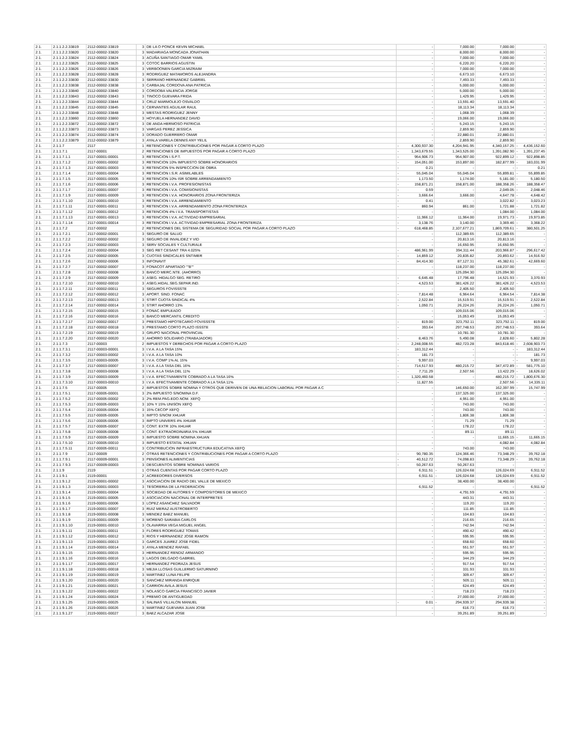| 2.1. | 2.1.1.2.2.33819 | 2112-00002-33819 | 3 | DE LA O PONCE KEVIN MICHAEL | - | 7,000.00 | 7,000.00 | - |
| 2.1. | 2.1.1.2.2.33820 | 2112-00002-33820 | 3 | MADARIAGA MONCADA JONATHAN | - | 8,000.00 | 8,000.00 | - |
| 2.1. | 2.1.1.2.2.33824 | 2112-00002-33824 | 3 | ACUÑA SANTIAGO OMAR YAMIL | - | 7,000.00 | 7,000.00 | - |
| 2.1. | 2.1.1.2.2.33825 | 2112-00002-33825 | 3 | COTOC BARRIOS AGUSTIN | - | 6,220.20 | 6,220.20 | - |
| 2.1. | 2.1.1.2.2.33826 | 2112-00002-33826 | 3 | VERBOONEN GARCIA MIZRAIM | - | 7,000.00 | 7,000.00 | - |
| 2.1. | 2.1.1.2.2.33828 | 2112-00002-33828 | 3 | RODRIGUEZ MATAMOROS ALEJANDRA | - | 6,673.10 | 6,673.10 | - |
| 2.1. | 2.1.1.2.2.33830 | 2112-00002-33830 | 3 | SERRANO HERNANDEZ GABRIEL | - | 7,493.33 | 7,493.33 | - |
| 2.1. | 2.1.1.2.2.33838 | 2112-00002-33838 | 3 | CARBAJAL CORDOVA ANA PATRICIA | - | 5,000.00 | 5,000.00 | - |
| 2.1. | 2.1.1.2.2.33840 | 2112-00002-33840 | 3 | CORDOBA VALENCIA JORGE | - | 5,000.00 | 5,000.00 | - |
| 2.1. | 2.1.1.2.2.33843 | 2112-00002-33843 | 3 | TINOCO GUEVARA FRIDA | - | 1,429.95 | 1,429.95 | - |
| 2.1. | 2.1.1.2.2.33844 | 2112-00002-33844 | 3 | CRUZ MARMOLEJO OSVALDO | - | 13,591.40 | 13,591.40 | - |
| 2.1. | 2.1.1.2.2.33845 | 2112-00002-33845 | 3 | CERVANTES AGUILAR RAUL | - | 18,113.34 | 18,113.34 | - |
| 2.1. | 2.1.1.2.2.33848 | 2112-00002-33848 | 3 | MESTAS RODRIGUEZ JENNY | - | 1,068.39 | 1,068.39 | - |
| 2.1. | 2.1.1.2.2.33860 | 2112-00002-33860 | 3 | HOYUELA HERNANDEZ DAVID | - | 19,066.00 | 19,066.00 | - |
| 2.1. | 2.1.1.2.2.33872 | 2112-00002-33872 | 3 | DE ANDA HERMOSO PATRICIA | - | 5,243.15 | 5,243.15 | - |
| 2.1. | 2.1.1.2.2.33873 | 2112-00002-33873 | 3 | VARGAS PEREZ JESSICA | - | 2,859.90 | 2,859.90 | - |
| 2.1. | 2.1.1.2.2.33874 | 2112-00002-33874 | 3 | DORADO GUERRERO OMAR | - | 22,880.01 | 22,880.01 | - |
| 2.1. | 2.1.1.2.2.33879 | 2112-00002-33879 | 3 | AYALA VARELA DENNIS ANY YELIL | - | 2,859.90 | 2,859.90 | - |
| 2.1. | 2.1.1.7 | 2117 | 1 | RETENCIONES Y CONTRIBUCIONES POR PAGAR A CORTO PLAZO | - 4,300,937.30 | 4,204,941.95 | 4,340,157.25 | - 4,436,152.60 |
| 2.1. | 2.1.1.7.1 | 2117-00001 | 2 | RETENCIONES DE IMPUESTOS POR PAGAR A CORTO PLAZO | - 1,343,679.55 | 1,343,525.00 | 1,391,082.90 | - 1,391,237.45 |
| 2.1. | 2.1.1.7.1.1 | 2117-00001-00001 | 3 | RETENCION I.S.P.T. | - 954,906.73 | 954,907.00 | 922,899.12 | - 922,898.85 |
| 2.1. | 2.1.1.7.1.2 | 2117-00001-00002 | 3 | RETENCION 10% IMPUESTO SOBRE HONORARIOS | - 154,051.00 | 153,897.00 | 182,877.99 | - 183,031.99 |
| 2.1. | 2.1.1.7.1.3 | 2117-00001-00003 | 3 | RETENCION 5% INSPECCION DE OBRA | - 0.21 | - | - | - 0.21 |
| 2.1. | 2.1.1.7.1.4 | 2117-00001-00004 | 3 | RETENCION I.S.R. ASIMILABLES | - 55,045.04 | 55,045.04 | 55,899.81 | - 55,899.85 |
| 2.1. | 2.1.1.7.1.5 | 2117-00001-00005 | 3 | RETENCION 10% ISR SOBRE ARRENDAMIENTO | - 1,173.50 | 1,174.00 | 5,181.00 | - 5,180.50 |
| 2.1. | 2.1.1.7.1.6 | 2117-00001-00006 | 3 | RETENCION I.V.A. PROFESIONISTAS | - 158,871.21 | 158,871.00 | 188,358.26 | - 188,358.47 |
| 2.1. | 2.1.1.7.1.7 | 2117-00001-00007 | 3 | RETENCION I.V.A. COMISIONISTAS | - 0.59 | - | 2,049.05 | - 2,048.46 |
| 2.1. | 2.1.1.7.1.9 | 2117-00001-00009 | 3 | RETENCION I.V.A. HONORARIOS ZONA FRONTERIZA | - 3,666.64 | 3,666.00 | 4,647.78 | - 4,648.42 |
| 2.1. | 2.1.1.7.1.10 | 2117-00001-00010 | 3 | RETENCION I.V.A. ARRENDAMIENTO | - 0.41 | - | 3,022.82 | - 3,023.23 |
| 2.1. | 2.1.1.7.1.11 | 2117-00001-00011 | 3 | RETENCION I.V.A. ARRENDAMIENTO ZONA FRONTERIZA | - 860.94 | 861.00 | 1,721.88 | - 1,721.82 |
| 2.1. | 2.1.1.7.1.12 | 2117-00001-00012 | 3 | RETENCION 4% I.V.A. TRANSPORTISTAS | - | - | 1,084.00 | - 1,084.00 |
| 2.1. | 2.1.1.7.1.13 | 2117-00001-00013 | 3 | RETENCION I.V.A. ACTIVIDAD EMPRESARIAL | - 11,966.12 | 11,964.00 | 19,971.73 | - 19,973.85 |
| 2.1. | 2.1.1.7.1.14 | 2117-00001-00014 | 3 | RETENCION I.V.A. ACTIVIDAD EMPRESARIAL ZONA FRONTERIZA | - 3,138.76 | 3,140.00 | 3,369.46 | - 3,368.22 |
| 2.1. | 2.1.1.7.2 | 2117-00002 | 2 | RETENCIONES DEL SISTEMA DE SEGURIDAD SOCIAL POR PAGAR A CORTO PLAZO | - 618,468.85 | 2,107,677.21 | 1,869,709.61 | - 380,501.25 |
| 2.1. | 2.1.1.7.2.1 | 2117-00002-00001 | 3 | SEGURO DE SALUD | - | 112,389.65 | 112,389.65 | - |
| 2.1. | 2.1.1.7.2.2 | 2117-00002-00002 | 3 | SEGURO DE INVALIDEZ Y VID | - | 20,813.16 | 20,813.16 | - |
| 2.1. | 2.1.1.7.2.3 | 2117-00002-00003 | 3 | SERV SOCIALES Y CULTURALE | - | 16,650.95 | 16,650.95 | - |
| 2.1. | 2.1.1.7.2.4 | 2117-00002-00004 | 3 | SEG RET CESANT TRA 4.025% | - 486,961.99 | 394,311.44 | 203,966.87 | - 296,617.42 |
| 2.1. | 2.1.1.7.2.5 | 2117-00002-00005 | 3 | CUOTAS SINDICALES SNTIMER | - 14,859.12 | 20,835.82 | 20,893.62 | - 14,916.92 |
| 2.1. | 2.1.1.7.2.6 | 2117-00002-00006 | 3 | INFONAVIT | - 84,414.30 | 87,127.31 | 45,382.61 | - 42,669.60 |
| 2.1. | 2.1.1.7.2.7 | 2117-00002-00007 | 3 | FONACOT APARTADO ""B"" | - | 118,237.00 | 118,237.00 | - |
| 2.1. | 2.1.1.7.2.8 | 2117-00002-00008 | 3 | BANCO MERC.NTE. (AHORRO) | - | 125,094.30 | 125,094.30 | - |
| 2.1. | 2.1.1.7.2.9 | 2117-00002-00009 | 3 | ASEG. HIDALGO SEG. RETIRO | - 6,645.48 | 17,796.48 | 14,521.93 | - 3,370.93 |
| 2.1. | 2.1.1.7.2.10 | 2117-00002-00010 | 3 | ASEG.HIDAL.SEG.SEPAR.IND. | - 4,523.53 | 381,426.22 | 381,426.22 | - 4,523.53 |
| 2.1. | 2.1.1.7.2.11 | 2117-00002-00011 | 3 | SEGUROS FOVISSSTE | - | 2,405.50 | 2,405.50 | - |
| 2.1. | 2.1.1.7.2.12 | 2117-00002-00012 | 3 | APORT. SIND. FONAC | - 7,814.48 | 6,964.64 | 6,964.54 | - 7,814.38 |
| 2.1. | 2.1.1.7.2.13 | 2117-00002-00013 | 3 | STIRT CUOTA SINDICAL 4% | - 2,522.84 | 15,519.91 | 15,519.91 | - 2,522.84 |
| 2.1. | 2.1.1.7.2.14 | 2117-00002-00014 | 3 | STIRT AHORRO 13% | - 1,050.71 | 26,224.26 | 26,224.26 | - 1,050.71 |
| 2.1. | 2.1.1.7.2.15 | 2117-00002-00015 | 3 | FONAC EMPLEADO | - | 109,015.06 | 109,015.06 | - |
| 2.1. | 2.1.1.7.2.16 | 2117-00002-00016 | 3 | BANCO MERCANTIL CREDITO | - | 15,053.49 | 15,053.49 | - |
| 2.1. | 2.1.1.7.2.17 | 2117-00002-00017 | 3 | PRESTAMO HIPOTECARIO FOVISSSTE | - 819.00 | 323,792.11 | 323,792.11 | - 819.00 |
| 2.1. | 2.1.1.7.2.18 | 2117-00002-00018 | 3 | PRESTAMO CORTO PLAZO ISSSTE | - 393.64 | 297,748.53 | 297,748.53 | - 393.64 |
| 2.1. | 2.1.1.7.2.19 | 2117-00002-00019 | 3 | GRUPO NACIONAL PROVINCIAL | - | 10,781.30 | 10,781.30 | - |
| 2.1. | 2.1.1.7.2.20 | 2117-00002-00020 | 3 | AHORRO SOLIDARIO (TRABAJADOR) | - 8,463.76 | 5,490.08 | 2,828.60 | - 5,802.28 |
| 2.1. | 2.1.1.7.3 | 2117-00003 | 2 | IMPUESTOS Y DERECHOS POR PAGAR A CORTO PLAZO | - 2,248,008.55 | 482,723.28 | 843,618.46 | - 2,608,903.73 |
| 2.1. | 2.1.1.7.3.1 | 2117-00003-00001 | 3 | I.V.A. A LA TASA 15% | - 183,312.44 | - | - | - 183,312.44 |
| 2.1. | 2.1.1.7.3.2 | 2117-00003-00002 | 3 | I.V.A. A LA TASA 10% | - 181.73 | - | - | - 181.73 |
| 2.1. | 2.1.1.7.3.5 | 2117-00003-00005 | 3 | I.V.A. COMP 1% AL 15% | - 9,997.03 | - | - | - 9,997.03 |
| 2.1. | 2.1.1.7.3.7 | 2117-00003-00007 | 3 | I.V.A. A LA TASA DEL 16% | - 714,517.93 | 480,215.72 | 347,472.89 | - 581,775.10 |
| 2.1. | 2.1.1.7.3.8 | 2117-00003-00008 | 3 | I.V.A. A LA TASA DEL 11% | - 7,711.29 | 2,507.56 | 13,422.29 | - 18,626.02 |
| 2.1. | 2.1.1.7.3.9 | 2117-00003-00009 | 3 | I.V.A. EFECTIVAMENTE COBRADO A LA TASA 16% | - 1,320,460.58 | - | 480,215.72 | - 1,800,676.30 |
| 2.1. | 2.1.1.7.3.10 | 2117-00003-00010 | 3 | I.V.A. EFECTIVAMENTE COBRADO A LA TASA 11% | - 11,827.55 | - | 2,507.56 | - 14,335.11 |
| 2.1. | 2.1.1.7.5 | 2117-00005 | 2 | IMPUESTOS SOBRE NOMINA Y OTROS QUE DERIVEN DE UNA RELACION LABORAL POR PAGAR A C | - | 146,650.00 | 162,397.99 | - 15,747.99 |
| 2.1. | 2.1.1.7.5.1 | 2117-00005-00001 | 3 | 2% IMPUESTO S/NOMINA D.F. | - | 137,325.00 | 137,325.00 | - |
| 2.1. | 2.1.1.7.5.2 | 2117-00005-00002 | 3 | 2% REM.PAG.EDO.NOM. XEFQ | - | 4,951.00 | 4,951.00 | - |
| 2.1. | 2.1.1.7.5.3 | 2117-00005-00003 | 3 | 10% Y 15% UNISON XEFQ | - | 743.00 | 743.00 | - |
| 2.1. | 2.1.1.7.5.4 | 2117-00005-00004 | 3 | 15% CECOP XEFQ | - | 743.00 | 743.00 | - |
| 2.1. | 2.1.1.7.5.5 | 2117-00005-00005 | 3 | IMPTO S/NOM XHUAR | - | 1,806.38 | 1,806.38 | - |
| 2.1. | 2.1.1.7.5.6 | 2117-00005-00006 | 3 | IMPTO UNIVERS 4% XHUAR | - | 71.29 | 71.29 | - |
| 2.1. | 2.1.1.7.5.7 | 2117-00005-00007 | 3 | CONT. EXTR 10% XHUAR | - | 178.22 | 178.22 | - |
| 2.1. | 2.1.1.7.5.8 | 2117-00005-00008 | 3 | CONT. EXTRAORDINARIA 5% XHUAR | - | 89.11 | 89.11 | - |
| 2.1. | 2.1.1.7.5.9 | 2117-00005-00009 | 3 | IMPUESTO SOBRE NOMINA XHUAN | - | - | 11,665.15 | - 11,665.15 |
| 2.1. | 2.1.1.7.5.10 | 2117-00005-00010 | 3 | IMPUESTO ESTATAL XHUAN | - | - | 4,082.84 | - 4,082.84 |
| 2.1. | 2.1.1.7.5.11 | 2117-00005-00011 | 3 | CONTRIBUCION INFRAESTRUCTURA EDUCATIVA XEFQ | - | 743.00 | 743.00 | - |
| 2.1. | 2.1.1.7.9 | 2117-00009 | 2 | OTRAS RETENCIONES Y CONTRIBUCIONES POR PAGAR A CORTO PLAZO | - 90,780.35 | 124,366.46 | 73,348.29 | - 39,762.18 |
| 2.1. | 2.1.1.7.9.1 | 2117-00009-00001 | 3 | PENSIONES ALIMENTICIAS | - 40,512.72 | 74,098.83 | 73,348.29 | - 39,762.18 |
| 2.1. | 2.1.1.7.9.3 | 2117-00009-00003 | 3 | DESCUENTOS SOBRE NOMINAS VARIOS | - 50,267.63 | 50,267.63 | - | - |
| 2.1. | 2.1.1.9 | 2119 | 1 | OTRAS CUENTAS POR PAGAR CORTO PLAZO | 6,911.51 | - 126,024.68 | 126,024.69 | 6,911.52 |
| 2.1. | 2.1.1.9.1 | 2119-00001 | 2 | ACREEDORES DIVERSOS | 6,911.51 | - 126,024.68 | 126,024.69 | 6,911.52 |
| 2.1. | 2.1.1.9.1.2 | 2119-00001-00002 | 3 | ASOCIACION DE RADIO DEL VALLE DE MEXICO | - | 38,400.00 | 38,400.00 | - |
| 2.1. | 2.1.1.9.1.3 | 2119-00001-00003 | 3 | TESORERIA DE LA FEDERACION | 6,911.52 | - | - | 6,911.52 |
| 2.1. | 2.1.1.9.1.4 | 2119-00001-00004 | 3 | SOCIEDAD DE AUTORES Y COMPOSITORES DE MEXICO | - | 4,791.59 | 4,791.59 | - |
| 2.1. | 2.1.1.9.1.5 | 2119-00001-00005 | 3 | ASOCIACION NACIONAL DE INTERPRETES | - | 443.31 | 443.31 | - |
| 2.1. | 2.1.1.9.1.6 | 2119-00001-00006 | 3 | LOPEZ ASANCHEZ SALVADOR | - | 119.20 | 119.20 | - |
| 2.1. | 2.1.1.9.1.7 | 2119-00001-00007 | 3 | RUIZ MERAZ AUSTROBERTO | - | 111.85 | 111.85 | - |
| 2.1. | 2.1.1.9.1.8 | 2119-00001-00008 | 3 | MENDEZ BAEZ MANUEL | - | 104.83 | 104.83 | - |
| 2.1. | 2.1.1.9.1.9 | 2119-00001-00009 | 3 | MORENO SARABIA CARLOS | - | 216.65 | 216.65 | - |
| 2.1. | 2.1.1.9.1.10 | 2119-00001-00010 | 3 | OLAVARRIA VEGA MIGUEL ANGEL | - | 742.94 | 742.94 | - |
| 2.1. | 2.1.1.9.1.11 | 2119-00001-00011 | 3 | FLORES RODRIGUEZ TOMAS | - | 490.42 | 490.42 | - |
| 2.1. | 2.1.1.9.1.12 | 2119-00001-00012 | 3 | RIOS Y HERNANDEZ JOSE RAMON | - | 595.95 | 595.95 | - |
| 2.1. | 2.1.1.9.1.13 | 2119-00001-00013 | 3 | GARCES JUAREZ JOSE FIDEL | - | 658.60 | 658.60 | - |
| 2.1. | 2.1.1.9.1.14 | 2119-00001-00014 | 3 | AYALA MENDEZ RAFAEL | - | 551.97 | 551.97 | - |
| 2.1. | 2.1.1.9.1.15 | 2119-00001-00015 | 3 | HERNANDEZ RENDIZ ARMANDO | - | 595.95 | 595.95 | - |
| 2.1. | 2.1.1.9.1.16 | 2119-00001-00016 | 3 | LAGOS DELGADO GABRIEL | - | 344.29 | 344.29 | - |
| 2.1. | 2.1.1.9.1.17 | 2119-00001-00017 | 3 | HERNANDEZ PEDRAZA JESUS | - | 917.54 | 917.54 | - |
| 2.1. | 2.1.1.9.1.18 | 2119-00001-00018 | 3 | MEJIA LLOSAS GUILLERMO SATURNINO | - | 331.93 | 331.93 | - |
| 2.1. | 2.1.1.9.1.19 | 2119-00001-00019 | 3 | MARTINEZ LUNA FELIPE | - | 309.47 | 309.47 | - |
| 2.1. | 2.1.1.9.1.20 | 2119-00001-00020 | 3 | SANCHEZ MIRANDA ENRIQUE | - | 505.11 | 505.11 | - |
| 2.1. | 2.1.1.9.1.21 | 2119-00001-00021 | 3 | CARRION AVILA JESUS | - | 624.49 | 624.49 | - |
| 2.1. | 2.1.1.9.1.22 | 2119-00001-00022 | 3 | NOLASCO GARCIA FRANCISCO JAVIER | - | 718.23 | 718.23 | - |
| 2.1. | 2.1.1.9.1.24 | 2119-00001-00024 | 3 | PREMIO DE ANTIGUEDAD | - | 27,000.00 | 27,000.00 | - |
| 2.1. | 2.1.1.9.1.25 | 2119-00001-00025 | 3 | SALINAS VILLALON MANUEL | - 0.01 | - 294,939.37 | 294,939.38 | - |
| 2.1. | 2.1.1.9.1.26 | 2119-00001-00026 | 3 | MARTINEZ GUEVARA JUAN JOSE | - | 616.73 | 616.73 | - |
| 2.1. | 2.1.1.9.1.27 | 2119-00001-00027 | 3 | BAEZ ALCAZAR JOSE | - | 39,251.89 | 39,251.89 | - |